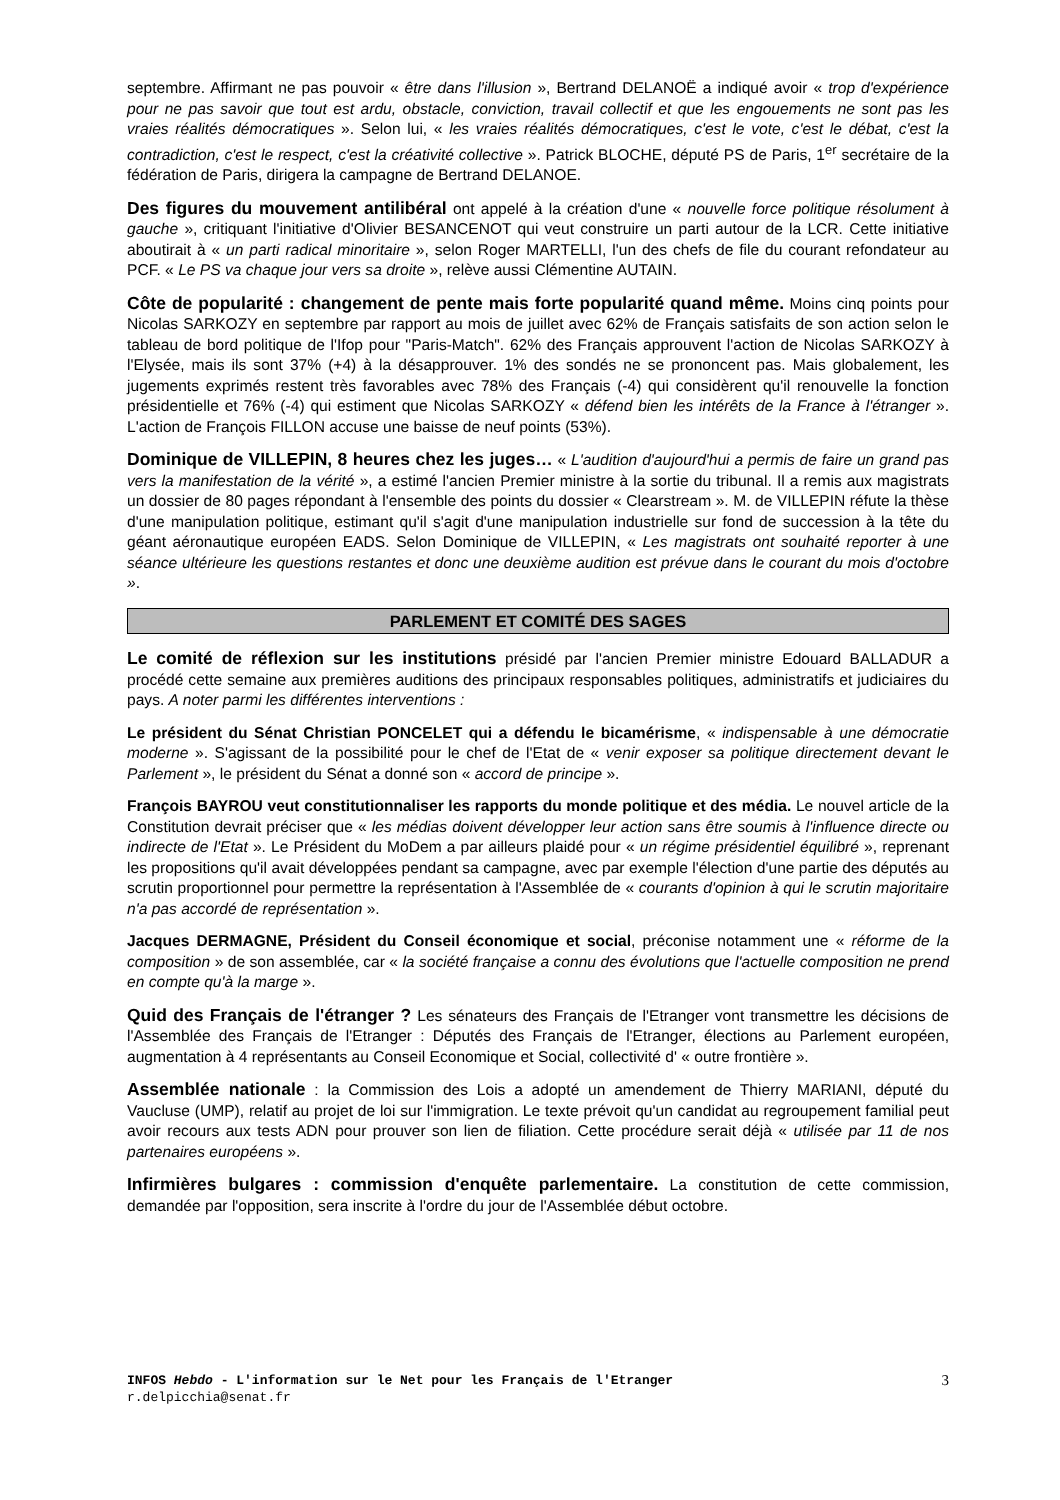septembre. Affirmant ne pas pouvoir « être dans l'illusion », Bertrand DELANOË a indiqué avoir « trop d'expérience pour ne pas savoir que tout est ardu, obstacle, conviction, travail collectif et que les engouements ne sont pas les vraies réalités démocratiques ». Selon lui, « les vraies réalités démocratiques, c'est le vote, c'est le débat, c'est la contradiction, c'est le respect, c'est la créativité collective ». Patrick BLOCHE, député PS de Paris, 1<sup>er</sup> secrétaire de la fédération de Paris, dirigera la campagne de Bertrand DELANOE.
Des figures du mouvement antilibéral ont appelé à la création d'une « nouvelle force politique résolument à gauche », critiquant l'initiative d'Olivier BESANCENOT qui veut construire un parti autour de la LCR. Cette initiative aboutirait à « un parti radical minoritaire », selon Roger MARTELLI, l'un des chefs de file du courant refondateur au PCF. « Le PS va chaque jour vers sa droite », relève aussi Clémentine AUTAIN.
Côte de popularité : changement de pente mais forte popularité quand même. Moins cinq points pour Nicolas SARKOZY en septembre par rapport au mois de juillet avec 62% de Français satisfaits de son action selon le tableau de bord politique de l'Ifop pour "Paris-Match". 62% des Français approuvent l'action de Nicolas SARKOZY à l'Elysée, mais ils sont 37% (+4) à la désapprouver. 1% des sondés ne se prononcent pas. Mais globalement, les jugements exprimés restent très favorables avec 78% des Français (-4) qui considèrent qu'il renouvelle la fonction présidentielle et 76% (-4) qui estiment que Nicolas SARKOZY « défend bien les intérêts de la France à l'étranger ». L'action de François FILLON accuse une baisse de neuf points (53%).
Dominique de VILLEPIN, 8 heures chez les juges… « L'audition d'aujourd'hui a permis de faire un grand pas vers la manifestation de la vérité », a estimé l'ancien Premier ministre à la sortie du tribunal. Il a remis aux magistrats un dossier de 80 pages répondant à l'ensemble des points du dossier « Clearstream ». M. de VILLEPIN réfute la thèse d'une manipulation politique, estimant qu'il s'agit d'une manipulation industrielle sur fond de succession à la tête du géant aéronautique européen EADS. Selon Dominique de VILLEPIN, « Les magistrats ont souhaité reporter à une séance ultérieure les questions restantes et donc une deuxième audition est prévue dans le courant du mois d'octobre ».
PARLEMENT ET COMITÉ DES SAGES
Le comité de réflexion sur les institutions présidé par l'ancien Premier ministre Edouard BALLADUR a procédé cette semaine aux premières auditions des principaux responsables politiques, administratifs et judiciaires du pays. A noter parmi les différentes interventions :
Le président du Sénat Christian PONCELET qui a défendu le bicamérisme, « indispensable à une démocratie moderne ». S'agissant de la possibilité pour le chef de l'Etat de « venir exposer sa politique directement devant le Parlement », le président du Sénat a donné son « accord de principe ».
François BAYROU veut constitutionnaliser les rapports du monde politique et des média. Le nouvel article de la Constitution devrait préciser que « les médias doivent développer leur action sans être soumis à l'influence directe ou indirecte de l'Etat ». Le Président du MoDem a par ailleurs plaidé pour « un régime présidentiel équilibré », reprenant les propositions qu'il avait développées pendant sa campagne, avec par exemple l'élection d'une partie des députés au scrutin proportionnel pour permettre la représentation à l'Assemblée de « courants d'opinion à qui le scrutin majoritaire n'a pas accordé de représentation ».
Jacques DERMAGNE, Président du Conseil économique et social, préconise notamment une « réforme de la composition » de son assemblée, car « la société française a connu des évolutions que l'actuelle composition ne prend en compte qu'à la marge ».
Quid des Français de l'étranger ? Les sénateurs des Français de l'Etranger vont transmettre les décisions de l'Assemblée des Français de l'Etranger : Députés des Français de l'Etranger, élections au Parlement européen, augmentation à 4 représentants au Conseil Economique et Social, collectivité d' « outre frontière ».
Assemblée nationale : la Commission des Lois a adopté un amendement de Thierry MARIANI, député du Vaucluse (UMP), relatif au projet de loi sur l'immigration. Le texte prévoit qu'un candidat au regroupement familial peut avoir recours aux tests ADN pour prouver son lien de filiation. Cette procédure serait déjà « utilisée par 11 de nos partenaires européens ».
Infirmières bulgares : commission d'enquête parlementaire. La constitution de cette commission, demandée par l'opposition, sera inscrite à l'ordre du jour de l'Assemblée début octobre.
INFOS Hebdo - L'information sur le Net pour les Français de l'Etranger
r.delpicchia@senat.fr
3